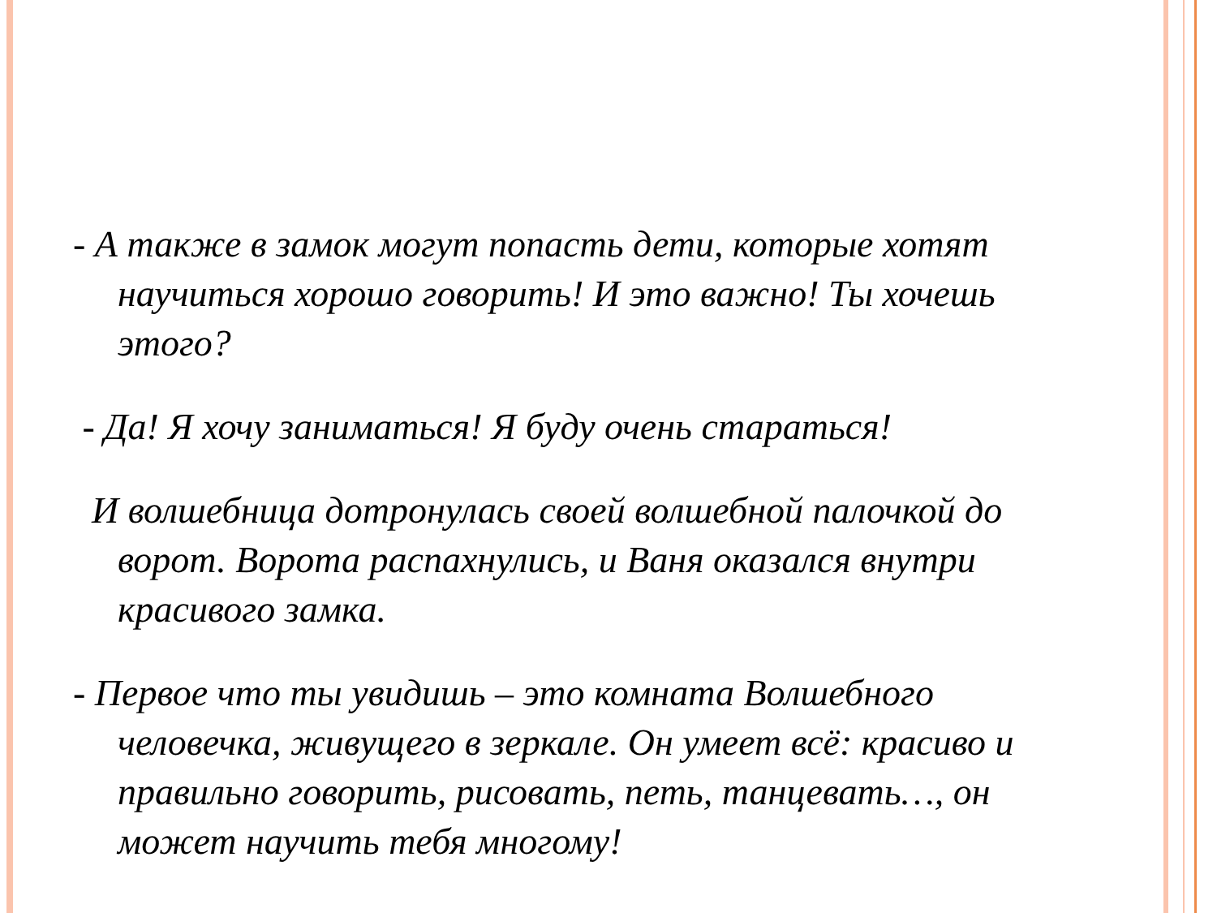- А также в замок могут попасть дети, которые хотят научиться хорошо говорить! И это важно! Ты хочешь этого?
- Да! Я хочу заниматься! Я буду очень стараться!
И волшебница дотронулась своей волшебной палочкой до ворот. Ворота распахнулись, и Ваня оказался внутри красивого замка.
- Первое что ты увидишь – это комната Волшебного человечка, живущего в зеркале. Он умеет всё: красиво и правильно говорить, рисовать, петь, танцевать…, он может научить тебя многому!